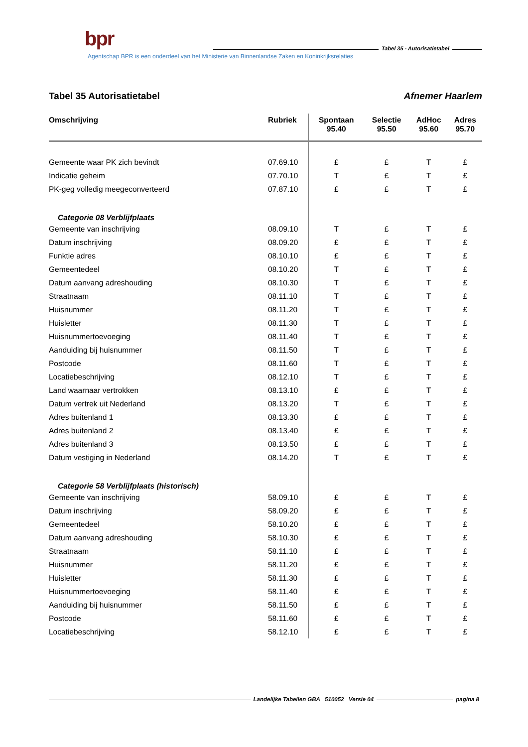bpr
Tabel 35 - Autorisatietabel
Agentschap BPR is een onderdeel van het Ministerie van Binnenlandse Zaken en Koninkrijksrelaties
Tabel 35 Autorisatietabel Afnemer Haarlem
| Omschrijving | Rubriek | Spontaan 95.40 | Selectie 95.50 | AdHoc 95.60 | Adres 95.70 |
| --- | --- | --- | --- | --- | --- |
| Gemeente waar PK zich bevindt | 07.69.10 | £ | £ | T | £ |
| Indicatie geheim | 07.70.10 | T | £ | T | £ |
| PK-geg volledig meegeconverteerd | 07.87.10 | £ | £ | T | £ |
| Categorie 08 Verblijfplaats | | | | | |
| Gemeente van inschrijving | 08.09.10 | T | £ | T | £ |
| Datum inschrijving | 08.09.20 | £ | £ | T | £ |
| Funktie adres | 08.10.10 | £ | £ | T | £ |
| Gemeentedeel | 08.10.20 | T | £ | T | £ |
| Datum aanvang adreshouding | 08.10.30 | T | £ | T | £ |
| Straatnaam | 08.11.10 | T | £ | T | £ |
| Huisnummer | 08.11.20 | T | £ | T | £ |
| Huisletter | 08.11.30 | T | £ | T | £ |
| Huisnummertoevoeging | 08.11.40 | T | £ | T | £ |
| Aanduiding bij huisnummer | 08.11.50 | T | £ | T | £ |
| Postcode | 08.11.60 | T | £ | T | £ |
| Locatiebeschrijving | 08.12.10 | T | £ | T | £ |
| Land waarnaar vertrokken | 08.13.10 | £ | £ | T | £ |
| Datum vertrek uit Nederland | 08.13.20 | T | £ | T | £ |
| Adres buitenland 1 | 08.13.30 | £ | £ | T | £ |
| Adres buitenland 2 | 08.13.40 | £ | £ | T | £ |
| Adres buitenland 3 | 08.13.50 | £ | £ | T | £ |
| Datum vestiging in Nederland | 08.14.20 | T | £ | T | £ |
| Categorie 58 Verblijfplaats (historisch) | | | | | |
| Gemeente van inschrijving | 58.09.10 | £ | £ | T | £ |
| Datum inschrijving | 58.09.20 | £ | £ | T | £ |
| Gemeentedeel | 58.10.20 | £ | £ | T | £ |
| Datum aanvang adreshouding | 58.10.30 | £ | £ | T | £ |
| Straatnaam | 58.11.10 | £ | £ | T | £ |
| Huisnummer | 58.11.20 | £ | £ | T | £ |
| Huisletter | 58.11.30 | £ | £ | T | £ |
| Huisnummertoevoeging | 58.11.40 | £ | £ | T | £ |
| Aanduiding bij huisnummer | 58.11.50 | £ | £ | T | £ |
| Postcode | 58.11.60 | £ | £ | T | £ |
| Locatiebeschrijving | 58.12.10 | £ | £ | T | £ |
Landelijke Tabellen GBA 510052 Versie 04 pagina 8